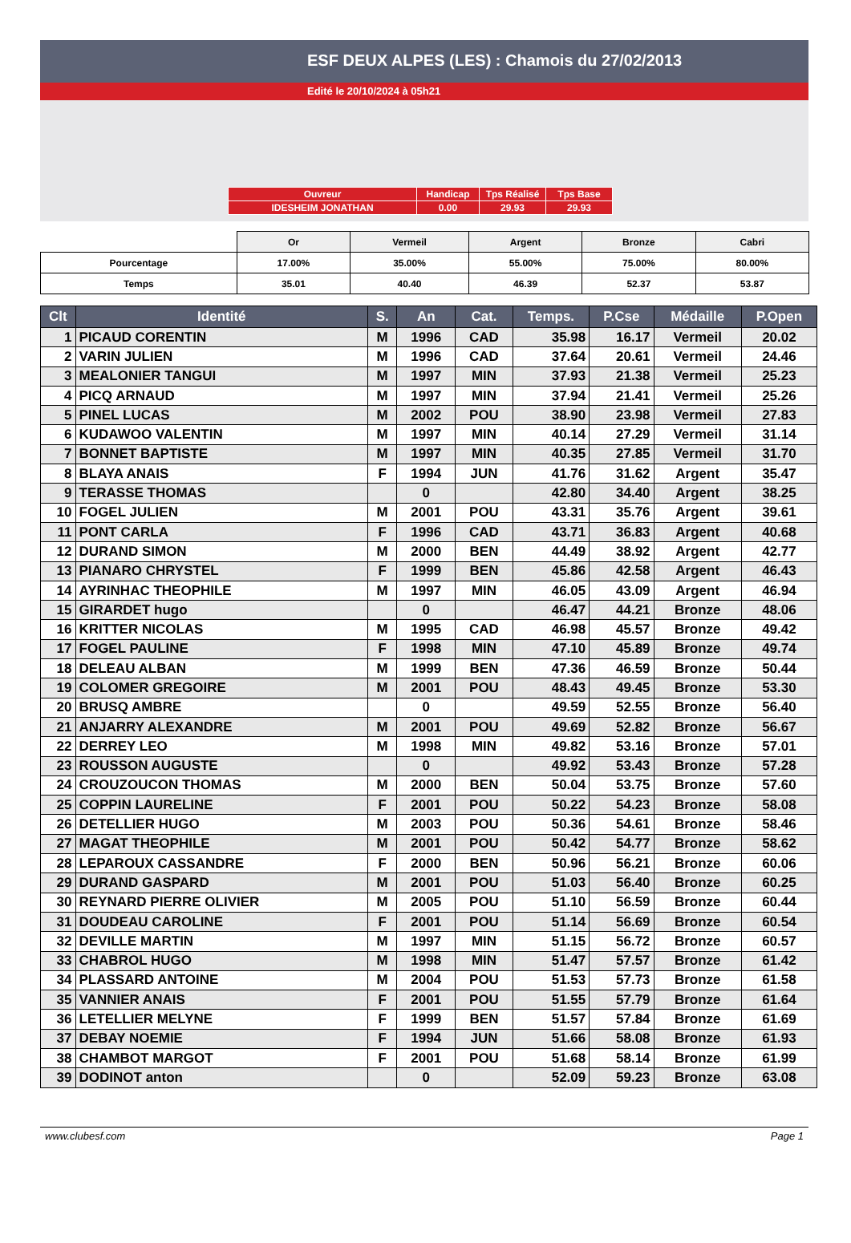ESF DEUX ALPES (LES) : Chamois du 27/02/2013
Edité le 20/10/2024 à 05h21
| Ouvreur | Handicap | Tps Réalisé | Tps Base |
| IDESHEIM JONATHAN | 0.00 | 29.93 | 29.93 |
| | Or | Vermeil | Argent | Bronze | Cabri |
| Pourcentage | 17.00% | 35.00% | 55.00% | 75.00% | 80.00% |
| Temps | 35.01 | 40.40 | 46.39 | 52.37 | 53.87 |
| Clt | Identité | S. | An | Cat. | Temps. | P.Cse | Médaille | P.Open |
| --- | --- | --- | --- | --- | --- | --- | --- | --- |
| 1 | PICAUD CORENTIN | M | 1996 | CAD | 35.98 | 16.17 | Vermeil | 20.02 |
| 2 | VARIN JULIEN | M | 1996 | CAD | 37.64 | 20.61 | Vermeil | 24.46 |
| 3 | MEALONIER TANGUI | M | 1997 | MIN | 37.93 | 21.38 | Vermeil | 25.23 |
| 4 | PICQ ARNAUD | M | 1997 | MIN | 37.94 | 21.41 | Vermeil | 25.26 |
| 5 | PINEL LUCAS | M | 2002 | POU | 38.90 | 23.98 | Vermeil | 27.83 |
| 6 | KUDAWOO VALENTIN | M | 1997 | MIN | 40.14 | 27.29 | Vermeil | 31.14 |
| 7 | BONNET BAPTISTE | M | 1997 | MIN | 40.35 | 27.85 | Vermeil | 31.70 |
| 8 | BLAYA ANAIS | F | 1994 | JUN | 41.76 | 31.62 | Argent | 35.47 |
| 9 | TERASSE THOMAS | | 0 | | 42.80 | 34.40 | Argent | 38.25 |
| 10 | FOGEL JULIEN | M | 2001 | POU | 43.31 | 35.76 | Argent | 39.61 |
| 11 | PONT CARLA | F | 1996 | CAD | 43.71 | 36.83 | Argent | 40.68 |
| 12 | DURAND SIMON | M | 2000 | BEN | 44.49 | 38.92 | Argent | 42.77 |
| 13 | PIANARO CHRYSTEL | F | 1999 | BEN | 45.86 | 42.58 | Argent | 46.43 |
| 14 | AYRINHAC THEOPHILE | M | 1997 | MIN | 46.05 | 43.09 | Argent | 46.94 |
| 15 | GIRARDET hugo | | 0 | | 46.47 | 44.21 | Bronze | 48.06 |
| 16 | KRITTER NICOLAS | M | 1995 | CAD | 46.98 | 45.57 | Bronze | 49.42 |
| 17 | FOGEL PAULINE | F | 1998 | MIN | 47.10 | 45.89 | Bronze | 49.74 |
| 18 | DELEAU ALBAN | M | 1999 | BEN | 47.36 | 46.59 | Bronze | 50.44 |
| 19 | COLOMER GREGOIRE | M | 2001 | POU | 48.43 | 49.45 | Bronze | 53.30 |
| 20 | BRUSQ AMBRE | | 0 | | 49.59 | 52.55 | Bronze | 56.40 |
| 21 | ANJARRY ALEXANDRE | M | 2001 | POU | 49.69 | 52.82 | Bronze | 56.67 |
| 22 | DERREY LEO | M | 1998 | MIN | 49.82 | 53.16 | Bronze | 57.01 |
| 23 | ROUSSON AUGUSTE | | 0 | | 49.92 | 53.43 | Bronze | 57.28 |
| 24 | CROUZOUCON THOMAS | M | 2000 | BEN | 50.04 | 53.75 | Bronze | 57.60 |
| 25 | COPPIN LAURELINE | F | 2001 | POU | 50.22 | 54.23 | Bronze | 58.08 |
| 26 | DETELLIER HUGO | M | 2003 | POU | 50.36 | 54.61 | Bronze | 58.46 |
| 27 | MAGAT THEOPHILE | M | 2001 | POU | 50.42 | 54.77 | Bronze | 58.62 |
| 28 | LEPAROUX CASSANDRE | F | 2000 | BEN | 50.96 | 56.21 | Bronze | 60.06 |
| 29 | DURAND GASPARD | M | 2001 | POU | 51.03 | 56.40 | Bronze | 60.25 |
| 30 | REYNARD PIERRE OLIVIER | M | 2005 | POU | 51.10 | 56.59 | Bronze | 60.44 |
| 31 | DOUDEAU CAROLINE | F | 2001 | POU | 51.14 | 56.69 | Bronze | 60.54 |
| 32 | DEVILLE MARTIN | M | 1997 | MIN | 51.15 | 56.72 | Bronze | 60.57 |
| 33 | CHABROL HUGO | M | 1998 | MIN | 51.47 | 57.57 | Bronze | 61.42 |
| 34 | PLASSARD ANTOINE | M | 2004 | POU | 51.53 | 57.73 | Bronze | 61.58 |
| 35 | VANNIER ANAIS | F | 2001 | POU | 51.55 | 57.79 | Bronze | 61.64 |
| 36 | LETELLIER MELYNE | F | 1999 | BEN | 51.57 | 57.84 | Bronze | 61.69 |
| 37 | DEBAY NOEMIE | F | 1994 | JUN | 51.66 | 58.08 | Bronze | 61.93 |
| 38 | CHAMBOT MARGOT | F | 2001 | POU | 51.68 | 58.14 | Bronze | 61.99 |
| 39 | DODINOT anton | | 0 | | 52.09 | 59.23 | Bronze | 63.08 |
www.clubesf.com Page 1